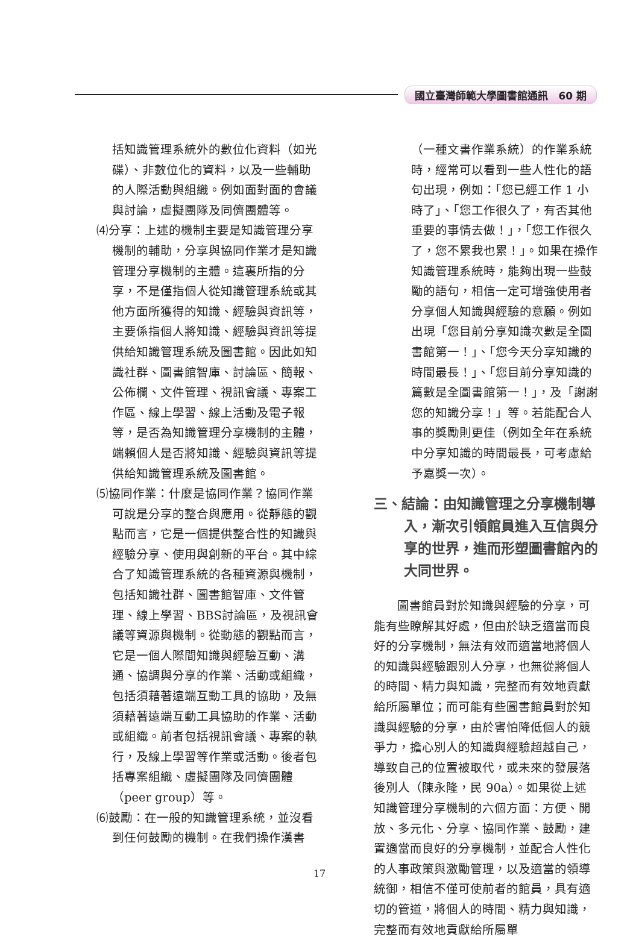國立臺灣師範大學圖書館通訊　60 期
括知識管理系統外的數位化資料（如光碟）、非數位化的資料，以及一些輔助的人際活動與組織。例如面對面的會議與討論，虛擬團隊及同儕團體等。
⑷分享：上述的機制主要是知識管理分享機制的輔助，分享與協同作業才是知識管理分享機制的主體。這裏所指的分享，不是僅指個人從知識管理系統或其他方面所獲得的知識、經驗與資訊等，主要係指個人將知識、經驗與資訊等提供給知識管理系統及圖書館。因此如知識社群、圖書館智庫、討論區、簡報、公佈欄、文件管理、視訊會議、專案工作區、線上學習、線上活動及電子報等，是否為知識管理分享機制的主體，端賴個人是否將知識、經驗與資訊等提供給知識管理系統及圖書館。
⑸協同作業：什麼是協同作業？協同作業可說是分享的整合與應用。從靜態的觀點而言，它是一個提供整合性的知識與經驗分享、使用與創新的平台。其中綜合了知識管理系統的各種資源與機制，包括知識社群、圖書館智庫、文件管理、線上學習、BBS討論區，及視訊會議等資源與機制。從動態的觀點而言，它是一個人際間知識與經驗互動、溝通、協調與分享的作業、活動或組織，包括須藉著遠端互動工具的協助，及無須藉著遠端互動工具協助的作業、活動或組織。前者包括視訊會議、專案的執行，及線上學習等作業或活動。後者包括專案組織、虛擬團隊及同儕團體（peer group）等。
⑹鼓勵：在一般的知識管理系統，並沒看到任何鼓勵的機制。在我們操作漢書
（一種文書作業系統）的作業系統時，經常可以看到一些人性化的語句出現，例如：「您已經工作 1 小時了」、「您工作很久了，有否其他重要的事情去做！」，「您工作很久了，您不累我也累！」。如果在操作知識管理系統時，能夠出現一些鼓勵的語句，相信一定可增強使用者分享個人知識與經驗的意願。例如出現「您目前分享知識次數是全圖書館第一！」、「您今天分享知識的時間最長！」、「您目前分享知識的篇數是全圖書館第一！」，及「謝謝您的知識分享！」等。若能配合人事的獎勵則更佳（例如全年在系統中分享知識的時間最長，可考慮給予嘉獎一次）。
三、結論：由知識管理之分享機制導入，漸次引領館員進入互信與分享的世界，進而形塑圖書館內的大同世界。
圖書館員對於知識與經驗的分享，可能有些瞭解其好處，但由於缺乏適當而良好的分享機制，無法有效而適當地將個人的知識與經驗跟別人分享，也無從將個人的時間、精力與知識，完整而有效地貢獻給所屬單位；而可能有些圖書館員對於知識與經驗的分享，由於害怕降低個人的競爭力，擔心別人的知識與經驗超越自己，導致自己的位置被取代，或未來的發展落後別人（陳永隆，民 90a）。如果從上述知識管理分享機制的六個方面：方便、開放、多元化、分享、協同作業、鼓勵，建置適當而良好的分享機制，並配合人性化的人事政策與激勵管理，以及適當的領導統御，相信不僅可使前者的館員，具有適切的管道，將個人的時間、精力與知識，完整而有效地貢獻給所屬單
17